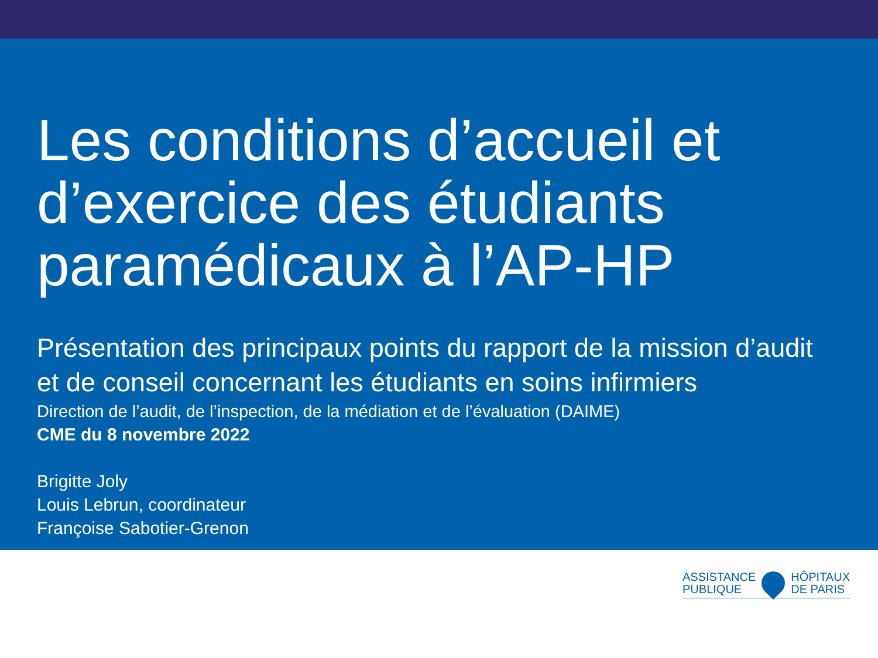Les conditions d’accueil et d’exercice des étudiants paramédicaux à l’AP-HP
Présentation des principaux points du rapport de la mission d’audit et de conseil concernant les étudiants en soins infirmiers
Direction de l’audit, de l’inspection, de la médiation et de l’évaluation (DAIME)
CME du 8 novembre 2022
Brigitte Joly
Louis Lebrun, coordinateur
Françoise Sabotier-Grenon
ASSISTANCE
PUBLIQUE
HÔPITAUX
DE PARIS